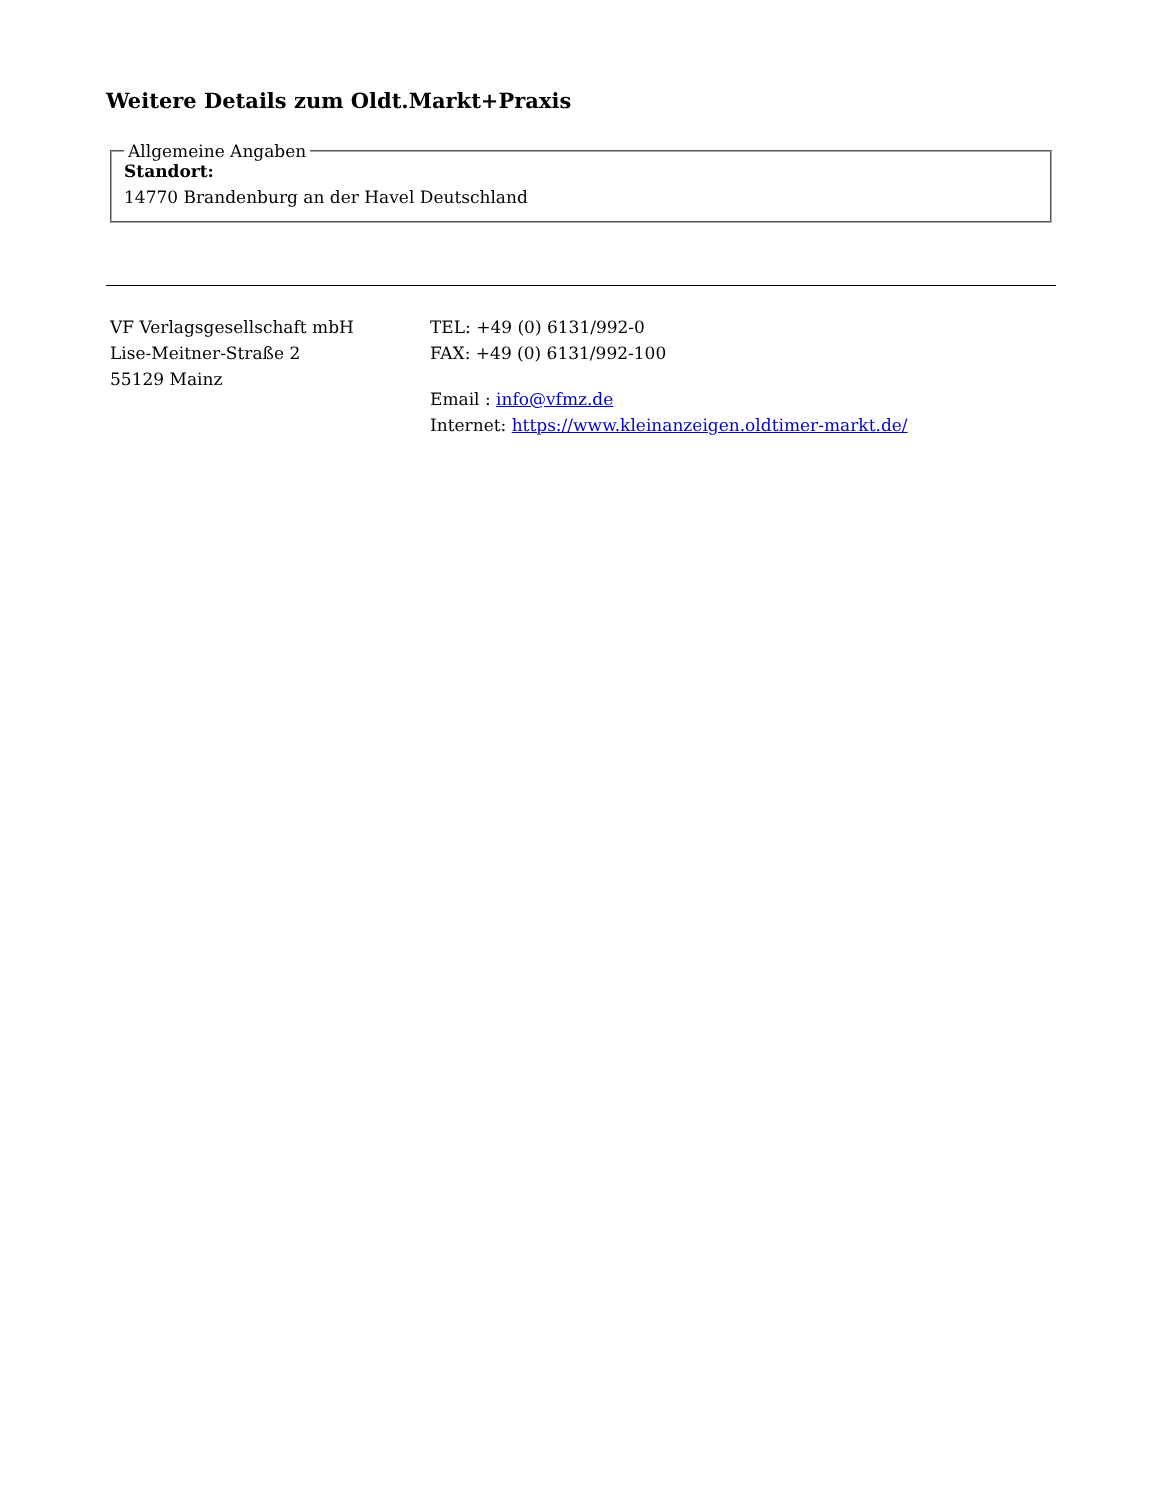Weitere Details zum Oldt.Markt+Praxis
Allgemeine Angaben
Standort:
14770 Brandenburg an der Havel Deutschland
VF Verlagsgesellschaft mbH
Lise-Meitner-Straße 2
55129 Mainz
TEL: +49 (0) 6131/992-0
FAX: +49 (0) 6131/992-100
Email : info@vfmz.de
Internet: https://www.kleinanzeigen.oldtimer-markt.de/